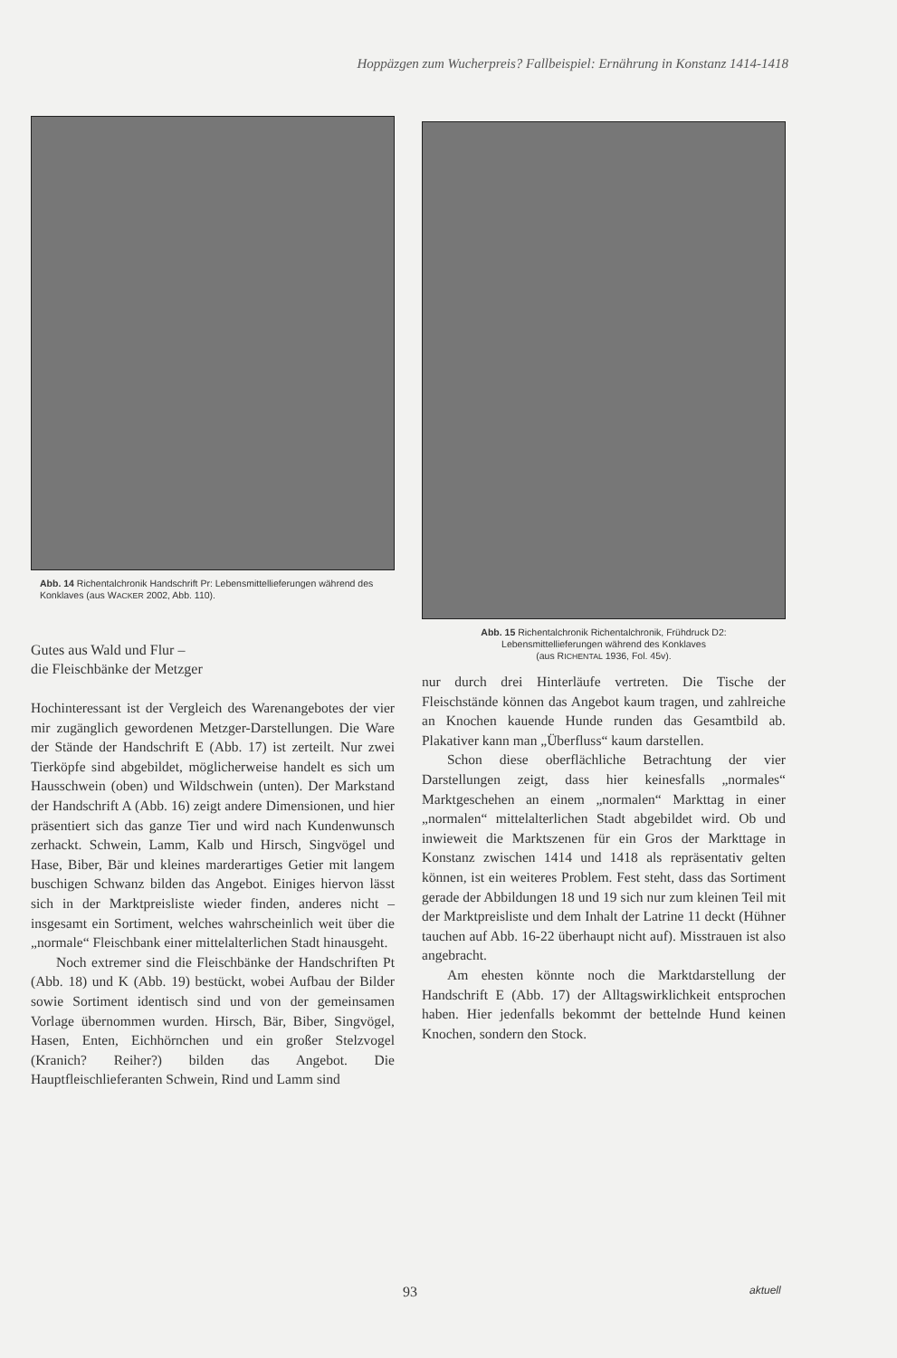Hoppäzgen zum Wucherpreis? Fallbeispiel: Ernährung in Konstanz 1414-1418
Abb. 14 Richentalchronik Handschrift Pr: Lebensmittellieferungen während des Konklaves (aus WACKER 2002, Abb. 110).
Gutes aus Wald und Flur –
die Fleischbänke der Metzger
Hochinteressant ist der Vergleich des Warenangebotes der vier mir zugänglich gewordenen Metzger-Darstellungen. Die Ware der Stände der Handschrift E (Abb. 17) ist zerteilt. Nur zwei Tierköpfe sind abgebildet, möglicherweise handelt es sich um Hausschwein (oben) und Wildschwein (unten). Der Markstand der Handschrift A (Abb. 16) zeigt andere Dimensionen, und hier präsentiert sich das ganze Tier und wird nach Kundenwunsch zerhackt. Schwein, Lamm, Kalb und Hirsch, Singvögel und Hase, Biber, Bär und kleines marderartiges Getier mit langem buschigen Schwanz bilden das Angebot. Einiges hiervon lässt sich in der Marktpreisliste wieder finden, anderes nicht – insgesamt ein Sortiment, welches wahrscheinlich weit über die „normale“ Fleischbank einer mittelalterlichen Stadt hinausgeht.
Noch extremer sind die Fleischbänke der Handschriften Pt (Abb. 18) und K (Abb. 19) bestückt, wobei Aufbau der Bilder sowie Sortiment identisch sind und von der gemeinsamen Vorlage übernommen wurden. Hirsch, Bär, Biber, Singvögel, Hasen, Enten, Eichhörnchen und ein großer Stelzvogel (Kranich? Reiher?) bilden das Angebot. Die Hauptfleischlieferanten Schwein, Rind und Lamm sind
Abb. 15 Richentalchronik Richentalchronik, Frühdruck D2: Lebensmittellieferungen während des Konklaves
(aus RICHENTAL 1936, Fol. 45v).
nur durch drei Hinterläufe vertreten. Die Tische der Fleischstände können das Angebot kaum tragen, und zahlreiche an Knochen kauende Hunde runden das Gesamtbild ab. Plakativer kann man „Überfluss“ kaum darstellen.
Schon diese oberflächliche Betrachtung der vier Darstellungen zeigt, dass hier keinesfalls „normales“ Marktgeschehen an einem „normalen“ Markttag in einer „normalen“ mittelalterlichen Stadt abgebildet wird. Ob und inwieweit die Marktszenen für ein Gros der Markttage in Konstanz zwischen 1414 und 1418 als repräsentativ gelten können, ist ein weiteres Problem. Fest steht, dass das Sortiment gerade der Abbildungen 18 und 19 sich nur zum kleinen Teil mit der Marktpreisliste und dem Inhalt der Latrine 11 deckt (Hühner tauchen auf Abb. 16-22 überhaupt nicht auf). Misstrauen ist also angebracht.
Am ehesten könnte noch die Marktdarstellung der Handschrift E (Abb. 17) der Alltagswirklichkeit entsprochen haben. Hier jedenfalls bekommt der bettelnde Hund keinen Knochen, sondern den Stock.
93 aktuell